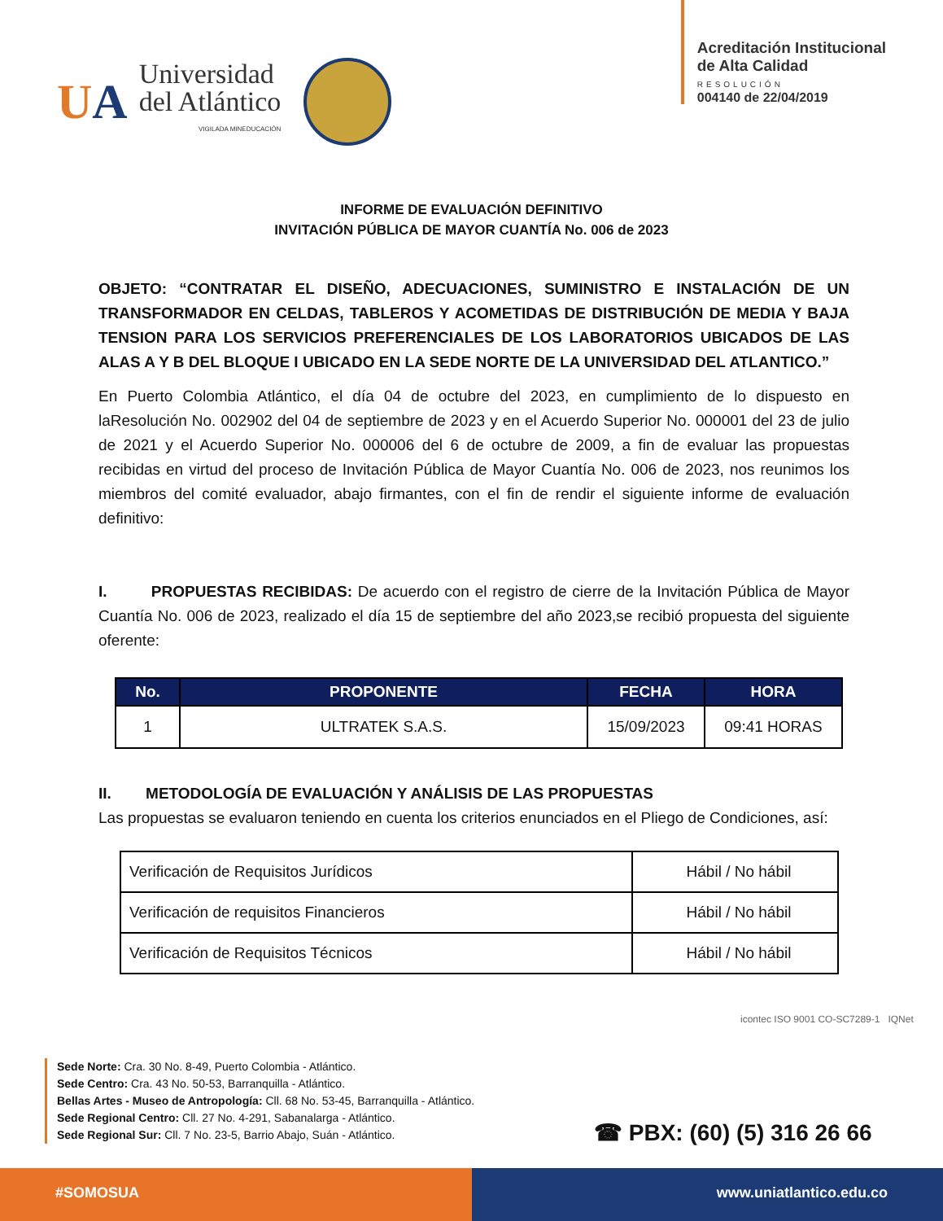UA
Universidad
del Atlántico
VIGILADA MINEDUCACIÓN
Acreditación Institucional
de Alta Calidad
RESOLUCIÓN
004140 de 22/04/2019
INFORME DE EVALUACIÓN DEFINITIVO
INVITACIÓN PÚBLICA DE MAYOR CUANTÍA No. 006 de 2023
OBJETO: “CONTRATAR EL DISEÑO, ADECUACIONES, SUMINISTRO E INSTALACIÓN DE UN TRANSFORMADOR EN CELDAS, TABLEROS Y ACOMETIDAS DE DISTRIBUCIÓN DE MEDIA Y BAJA TENSION PARA LOS SERVICIOS PREFERENCIALES DE LOS LABORATORIOS UBICADOS DE LAS ALAS A Y B DEL BLOQUE I UBICADO EN LA SEDE NORTE DE LA UNIVERSIDAD DEL ATLANTICO.”
En Puerto Colombia Atlántico, el día 04 de octubre del 2023, en cumplimiento de lo dispuesto en laResolución No. 002902 del 04 de septiembre de 2023 y en el Acuerdo Superior No. 000001 del 23 de julio de 2021 y el Acuerdo Superior No. 000006 del 6 de octubre de 2009, a fin de evaluar las propuestas recibidas en virtud del proceso de Invitación Pública de Mayor Cuantía No. 006 de 2023, nos reunimos los miembros del comité evaluador, abajo firmantes, con el fin de rendir el siguiente informe de evaluación definitivo:
I. PROPUESTAS RECIBIDAS: De acuerdo con el registro de cierre de la Invitación Pública de Mayor Cuantía No. 006 de 2023, realizado el día 15 de septiembre del año 2023,se recibió propuesta del siguiente oferente:
| No. | PROPONENTE | FECHA | HORA |
| --- | --- | --- | --- |
| 1 | ULTRATEK S.A.S. | 15/09/2023 | 09:41 HORAS |
II. METODOLOGÍA DE EVALUACIÓN Y ANÁLISIS DE LAS PROPUESTAS
Las propuestas se evaluaron teniendo en cuenta los criterios enunciados en el Pliego de Condiciones, así:
| Verificación de Requisitos Jurídicos | Hábil / No hábil |
| Verificación de requisitos Financieros | Hábil / No hábil |
| Verificación de Requisitos Técnicos | Hábil / No hábil |
icontec ISO 9001 CO-SC7289-1 IQNet
Sede Norte: Cra. 30 No. 8-49, Puerto Colombia - Atlántico.
Sede Centro: Cra. 43 No. 50-53, Barranquilla - Atlántico.
Bellas Artes - Museo de Antropología: Cll. 68 No. 53-45, Barranquilla - Atlántico.
Sede Regional Centro: Cll. 27 No. 4-291, Sabanalarga - Atlántico.
Sede Regional Sur: Cll. 7 No. 23-5, Barrio Abajo, Suán - Atlántico.
☎ PBX: (60) (5) 316 26 66
#SOMOSUA www.uniatlantico.edu.co